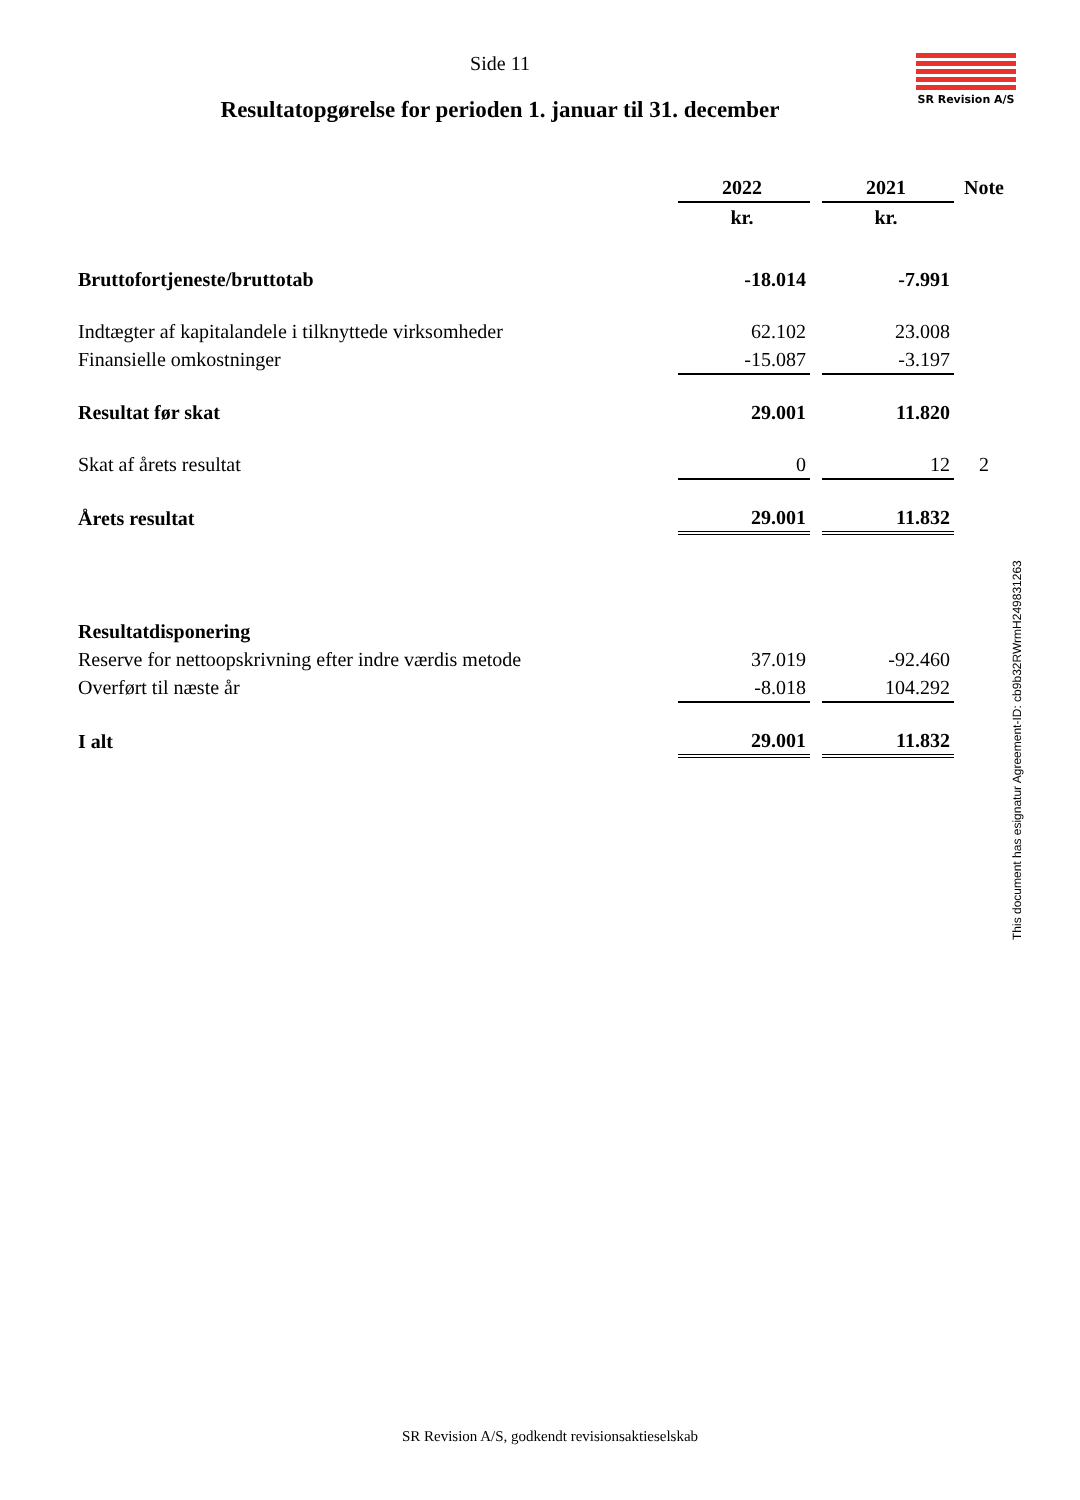SR Revision A/S
Side 11
Resultatopgørelse for perioden 1. januar til 31. december
| | 2022 | | 2021 | Note |
| | kr. | | kr. | |
| Bruttofortjeneste/bruttotab | -18.014 | | -7.991 | |
| Indtægter af kapitalandele i tilknyttede virksomheder | 62.102 | | 23.008 | |
| Finansielle omkostninger | -15.087 | | -3.197 | |
| Resultat før skat | 29.001 | | 11.820 | |
| Skat af årets resultat | 0 | | 12 | 2 |
| Årets resultat | 29.001 | | 11.832 | |
| Resultatdisponering | | | | |
| Reserve for nettoopskrivning efter indre værdis metode | 37.019 | | -92.460 | |
| Overført til næste år | -8.018 | | 104.292 | |
| I alt | 29.001 | | 11.832 | |
This document has esignatur Agreement-ID: cb9b32RWrmH249831263
SR Revision A/S, godkendt revisionsaktieselskab